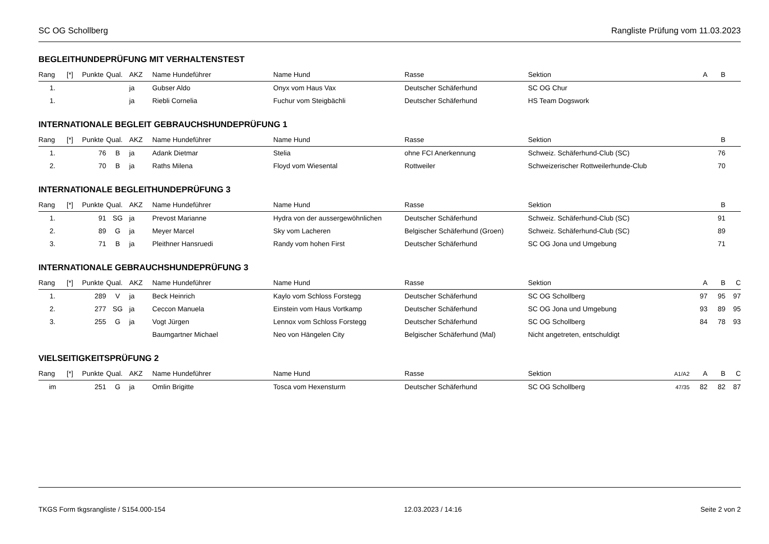SC OG Schollberg Rangliste Prüfung vom 11.03.2023
BEGLEITHUNDEPRÜFUNG MIT VERHALTENSTEST
| Rang | [*] | Punkte | Qual. | AKZ | Name Hundeführer | Name Hund | Rasse | Sektion | | A | B | |
| --- | --- | --- | --- | --- | --- | --- | --- | --- | --- | --- | --- | --- |
| 1. | | | | ja | Gubser Aldo | Onyx vom Haus Vax | Deutscher Schäferhund | SC OG Chur | | | | |
| 1. | | | | ja | Riebli Cornelia | Fuchur vom Steigbächli | Deutscher Schäferhund | HS Team Dogswork | | | | |
INTERNATIONALE BEGLEIT GEBRAUCHSHUNDEPRÜFUNG 1
| Rang | [*] | Punkte | Qual. | AKZ | Name Hundeführer | Name Hund | Rasse | Sektion | | | B | |
| --- | --- | --- | --- | --- | --- | --- | --- | --- | --- | --- | --- | --- |
| 1. | | 76 | B | ja | Adank Dietmar | Stelia | ohne FCI Anerkennung | Schweiz. Schäferhund-Club (SC) | | | 76 | |
| 2. | | 70 | B | ja | Raths Milena | Floyd vom Wiesental | Rottweiler | Schweizerischer Rottweilerhunde-Club | | | 70 | |
INTERNATIONALE BEGLEITHUNDEPRÜFUNG 3
| Rang | [*] | Punkte | Qual. | AKZ | Name Hundeführer | Name Hund | Rasse | Sektion | | | B | |
| --- | --- | --- | --- | --- | --- | --- | --- | --- | --- | --- | --- | --- |
| 1. | | 91 | SG | ja | Prevost Marianne | Hydra von der aussergewöhnlichen | Deutscher Schäferhund | Schweiz. Schäferhund-Club (SC) | | | 91 | |
| 2. | | 89 | G | ja | Meyer Marcel | Sky vom Lacheren | Belgischer Schäferhund (Groen) | Schweiz. Schäferhund-Club (SC) | | | 89 | |
| 3. | | 71 | B | ja | Pleithner Hansruedi | Randy vom hohen First | Deutscher Schäferhund | SC OG Jona und Umgebung | | | 71 | |
INTERNATIONALE GEBRAUCHSHUNDEPRÜFUNG 3
| Rang | [*] | Punkte | Qual. | AKZ | Name Hundeführer | Name Hund | Rasse | Sektion | | A | B | C |
| --- | --- | --- | --- | --- | --- | --- | --- | --- | --- | --- | --- | --- |
| 1. | | 289 | V | ja | Beck Heinrich | Kaylo vom Schloss Forstegg | Deutscher Schäferhund | SC OG Schollberg | | 97 | 95 | 97 |
| 2. | | 277 | SG | ja | Ceccon Manuela | Einstein vom Haus Vortkamp | Deutscher Schäferhund | SC OG Jona und Umgebung | | 93 | 89 | 95 |
| 3. | | 255 | G | ja | Vogt Jürgen | Lennox vom Schloss Forstegg | Deutscher Schäferhund | SC OG Schollberg | | 84 | 78 | 93 |
| | | | | | Baumgartner Michael | Neo von Hängelen City | Belgischer Schäferhund (Mal) | Nicht angetreten, entschuldigt | | | | |
VIELSEITIGKEITSPRÜFUNG 2
| Rang | [*] | Punkte | Qual. | AKZ | Name Hundeführer | Name Hund | Rasse | Sektion | A1/A2 | A | B | C |
| --- | --- | --- | --- | --- | --- | --- | --- | --- | --- | --- | --- | --- |
| im | | 251 | G | ja | Omlin Brigitte | Tosca vom Hexensturm | Deutscher Schäferhund | SC OG Schollberg | 47/35 | 82 | 82 | 87 |
TKGS Form tkgsrangliste / S154.000-154 12.03.2023 / 14:16 Seite 2 von 2